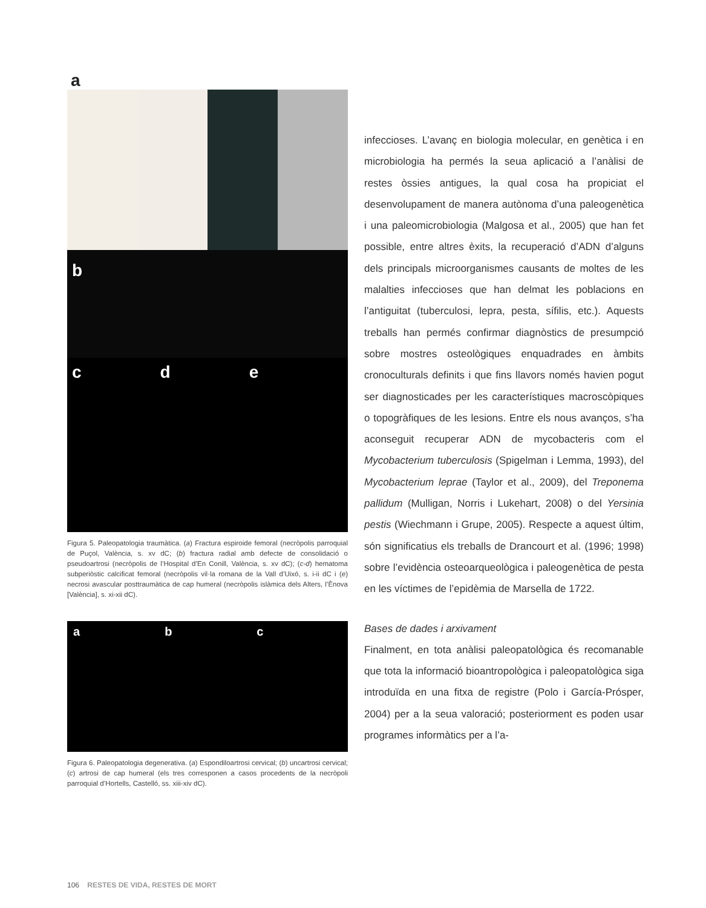a
b
c d e
Figura 5. Paleopatologia traumàtica. (a) Fractura espiroide femoral (necròpolis parroquial de Puçol, València, s. xv dC; (b) fractura radial amb defecte de consolidació o pseudoartrosi (necròpolis de l’Hospital d’En Conill, València, s. xv dC); (c-d) hematoma subperiòstic calcificat femoral (necròpolis vil·la romana de la Vall d’Uixó, s. i-ii dC i (e) necrosi avascular posttraumàtica de cap humeral (necròpolis islàmica dels Alters, l’Ènova [València], s. xi-xii dC).
a b c
Figura 6. Paleopatologia degenerativa. (a) Espondiloartrosi cervical; (b) uncartrosi cervical; (c) artrosi de cap humeral (els tres corresponen a casos procedents de la necròpoli parroquial d’Hortells, Castelló, ss. xiii-xiv dC).
infeccioses. L’avanç en biologia molecular, en genètica i en microbiologia ha permés la seua aplicació a l’anàlisi de restes òssies antigues, la qual cosa ha propiciat el desenvolupament de manera autònoma d’una paleogenètica i una paleomicrobiologia (Malgosa et al., 2005) que han fet possible, entre altres èxits, la recuperació d’ADN d’alguns dels principals microorganismes causants de moltes de les malalties infeccioses que han delmat les poblacions en l’antiguitat (tuberculosi, lepra, pesta, sífilis, etc.). Aquests treballs han permés confirmar diagnòstics de presumpció sobre mostres osteològiques enquadrades en àmbits cronoculturals definits i que fins llavors només havien pogut ser diagnosticades per les característiques macroscòpiques o topogràfiques de les lesions. Entre els nous avanços, s’ha aconseguit recuperar ADN de mycobacteris com el Mycobacterium tuberculosis (Spigelman i Lemma, 1993), del Mycobacterium leprae (Taylor et al., 2009), del Treponema pallidum (Mulligan, Norris i Lukehart, 2008) o del Yersinia pestis (Wiechmann i Grupe, 2005). Respecte a aquest últim, són significatius els treballs de Drancourt et al. (1996; 1998) sobre l’evidència osteoarqueològica i paleogenètica de pesta en les víctimes de l’epidèmia de Marsella de 1722.
Bases de dades i arxivament
Finalment, en tota anàlisi paleopatològica és recomanable que tota la informació bioantropològica i paleopatològica siga introduïda en una fitxa de registre (Polo i García-Prósper, 2004) per a la seua valoració; posteriorment es poden usar programes informàtics per a l’a-
106 RESTES DE VIDA, RESTES DE MORT